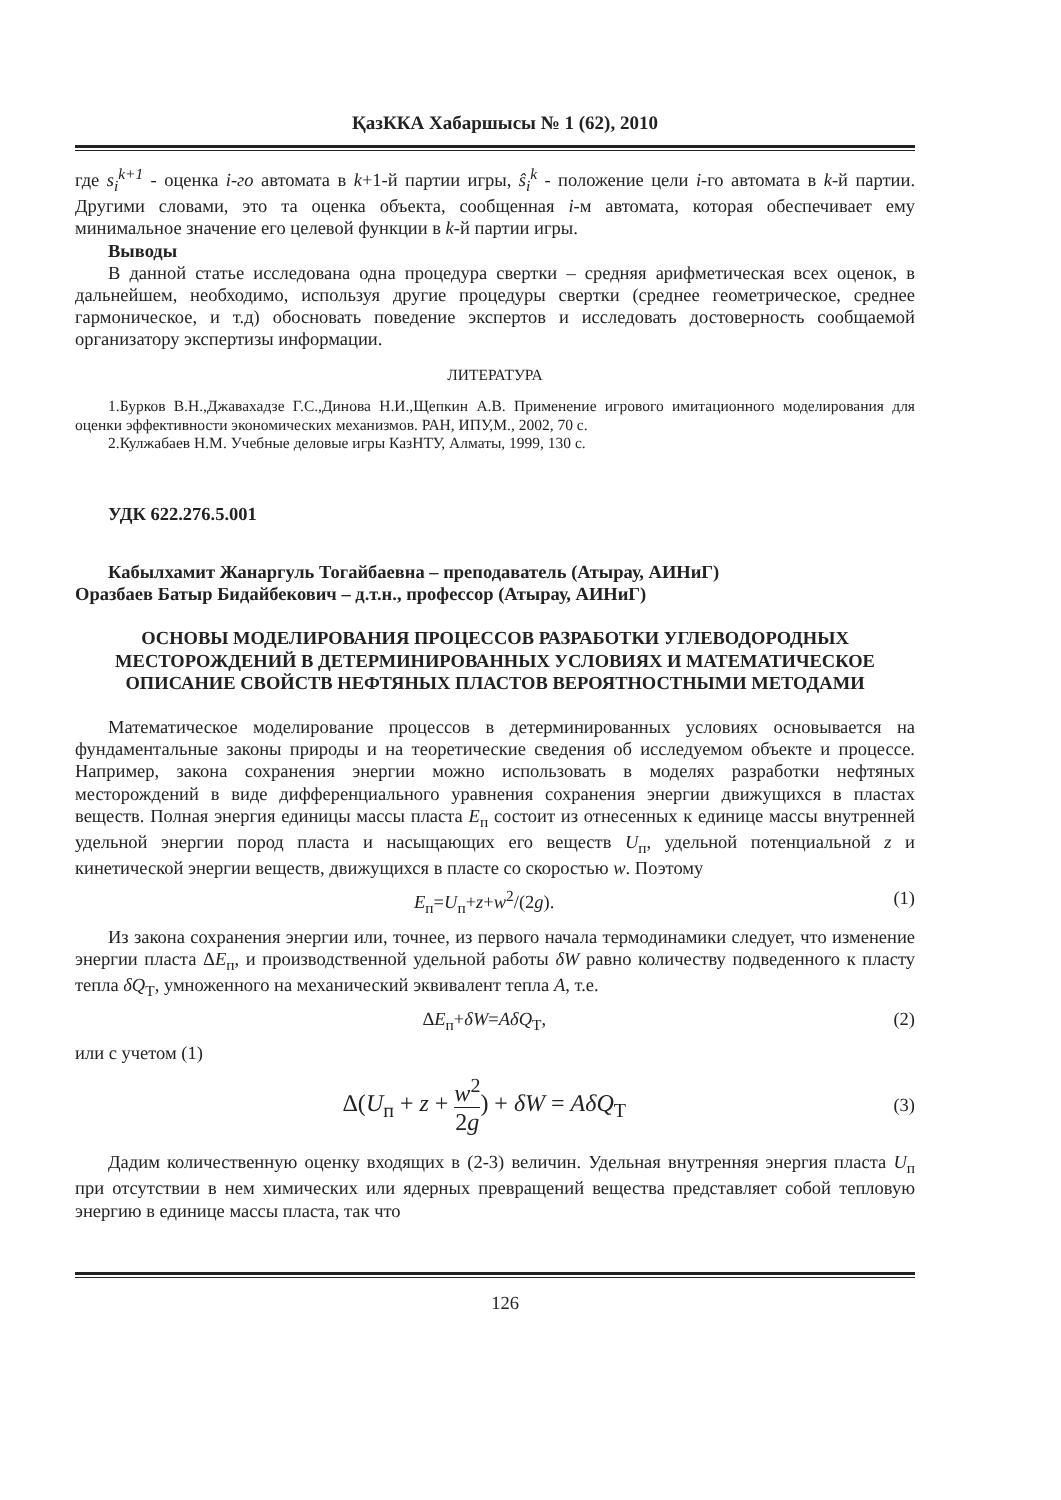ҚазККА Хабаршысы № 1 (62), 2010
где s<sub>i</sub><sup>k+1</sup> - оценка i-го автомата в k+1-й партии игры, ŝ<sub>i</sub><sup>k</sup> - положение цели i-го автомата в k-й партии. Другими словами, это та оценка объекта, сообщенная i-м автомата, которая обеспечивает ему минимальное значение его целевой функции в k-й партии игры.
Выводы
В данной статье исследована одна процедура свертки – средняя арифметическая всех оценок, в дальнейшем, необходимо, используя другие процедуры свертки (среднее геометрическое, среднее гармоническое, и т.д) обосновать поведение экспертов и исследовать достоверность сообщаемой организатору экспертизы информации.
ЛИТЕРАТУРА
1.Бурков В.Н.,Джавахадзе Г.С.,Динова Н.И.,Щепкин А.В. Применение игрового имитационного моделирования для оценки эффективности экономических механизмов. РАН, ИПУ,М., 2002, 70 с.
2.Кулжабаев Н.М. Учебные деловые игры КазНТУ, Алматы, 1999, 130 с.
УДК 622.276.5.001
Кабылхамит Жанаргуль Тогайбаевна – преподаватель (Атырау, АИНиГ)
Оразбаев Батыр Бидайбекович – д.т.н., профессор (Атырау, АИНиГ)
ОСНОВЫ МОДЕЛИРОВАНИЯ ПРОЦЕССОВ РАЗРАБОТКИ УГЛЕВОДОРОДНЫХ МЕСТОРОЖДЕНИЙ В ДЕТЕРМИНИРОВАННЫХ УСЛОВИЯХ И МАТЕМАТИЧЕСКОЕ ОПИСАНИЕ СВОЙСТВ НЕФТЯНЫХ ПЛАСТОВ ВЕРОЯТНОСТНЫМИ МЕТОДАМИ
Математическое моделирование процессов в детерминированных условиях основывается на фундаментальные законы природы и на теоретические сведения об исследуемом объекте и процессе. Например, закона сохранения энергии можно использовать в моделях разработки нефтяных месторождений в виде дифференциального уравнения сохранения энергии движущихся в пластах веществ. Полная энергия единицы массы пласта E<sub>п</sub> состоит из отнесенных к единице массы внутренней удельной энергии пород пласта и насыщающих его веществ U<sub>п</sub>, удельной потенциальной z и кинетической энергии веществ, движущихся в пласте со скоростью w. Поэтому
E<sub>п</sub>=U<sub>п</sub>+z+w<sup>2</sup>/(2g). (1)
Из закона сохранения энергии или, точнее, из первого начала термодинамики следует, что изменение энергии пласта ΔE<sub>п</sub>, и производственной удельной работы δW равно количеству подведенного к пласту тепла δQ<sub>T</sub>, умноженного на механический эквивалент тепла A, т.е.
ΔE<sub>п</sub>+δW=AδQ<sub>T</sub>, (2)
или с учетом (1)
Δ(U<sub>п</sub> + z + w<sup>2</sup> 2g) + δW = AδQ<sub>T</sub> (3)
Дадим количественную оценку входящих в (2-3) величин. Удельная внутренняя энергия пласта U<sub>п</sub> при отсутствии в нем химических или ядерных превращений вещества представляет собой тепловую энергию в единице массы пласта, так что
126